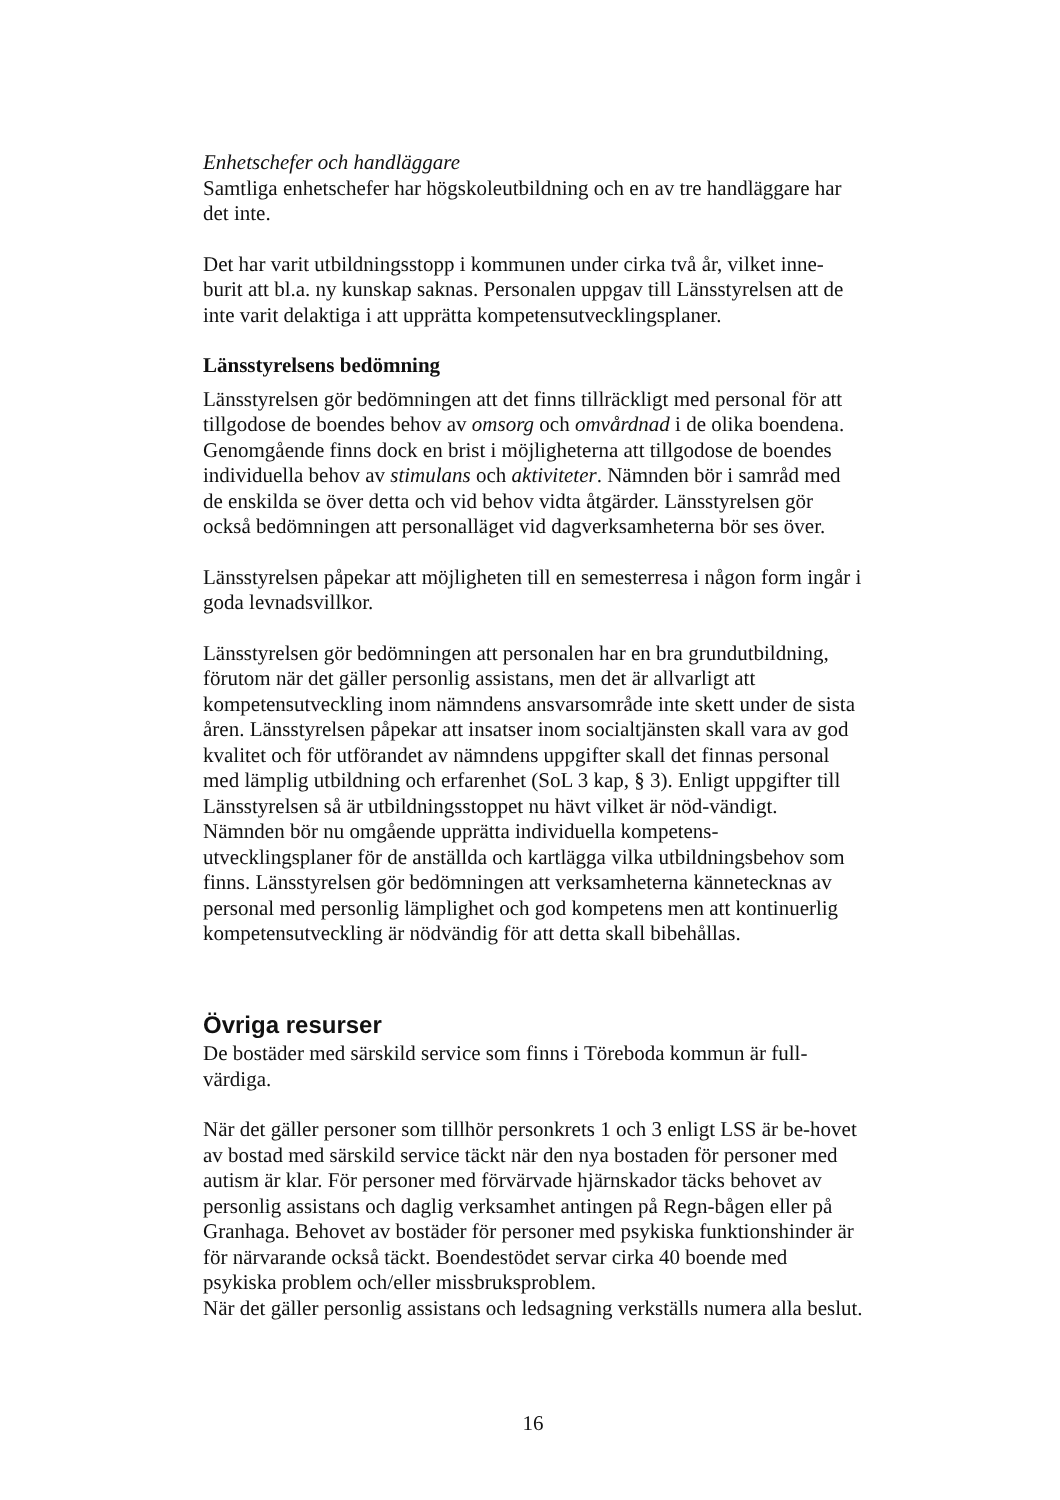Enhetschefer och handläggare
Samtliga enhetschefer har högskoleutbildning och en av tre handläggare har det inte.
Det har varit utbildningsstopp i kommunen under cirka två år, vilket inne-burit att bl.a. ny kunskap saknas. Personalen uppgav till Länsstyrelsen att de inte varit delaktiga i att upprätta kompetensutvecklingsplaner.
Länsstyrelsens bedömning
Länsstyrelsen gör bedömningen att det finns tillräckligt med personal för att tillgodose de boendes behov av omsorg och omvårdnad i de olika boendena. Genomgående finns dock en brist i möjligheterna att tillgodose de boendes individuella behov av stimulans och aktiviteter. Nämnden bör i samråd med de enskilda se över detta och vid behov vidta åtgärder. Länsstyrelsen gör också bedömningen att personalläget vid dagverksamheterna bör ses över.
Länsstyrelsen påpekar att möjligheten till en semesterresa i någon form ingår i goda levnadsvillkor.
Länsstyrelsen gör bedömningen att personalen har en bra grundutbildning, förutom när det gäller personlig assistans, men det är allvarligt att kompetensutveckling inom nämndens ansvarsområde inte skett under de sista åren. Länsstyrelsen påpekar att insatser inom socialtjänsten skall vara av god kvalitet och för utförandet av nämndens uppgifter skall det finnas personal med lämplig utbildning och erfarenhet (SoL 3 kap, § 3). Enligt uppgifter till Länsstyrelsen så är utbildningsstoppet nu hävt vilket är nöd-vändigt. Nämnden bör nu omgående upprätta individuella kompetens-utvecklingsplaner för de anställda och kartlägga vilka utbildningsbehov som finns. Länsstyrelsen gör bedömningen att verksamheterna kännetecknas av personal med personlig lämplighet och god kompetens men att kontinuerlig kompetensutveckling är nödvändig för att detta skall bibehållas.
Övriga resurser
De bostäder med särskild service som finns i Töreboda kommun är full-värdiga.
När det gäller personer som tillhör personkrets 1 och 3 enligt LSS är be-hovet av bostad med särskild service täckt när den nya bostaden för personer med autism är klar. För personer med förvärvade hjärnskador täcks behovet av personlig assistans och daglig verksamhet antingen på Regn-bågen eller på Granhaga. Behovet av bostäder för personer med psykiska funktionshinder är för närvarande också täckt. Boendestödet servar cirka 40 boende med psykiska problem och/eller missbruksproblem.
När det gäller personlig assistans och ledsagning verkställs numera alla beslut.
16